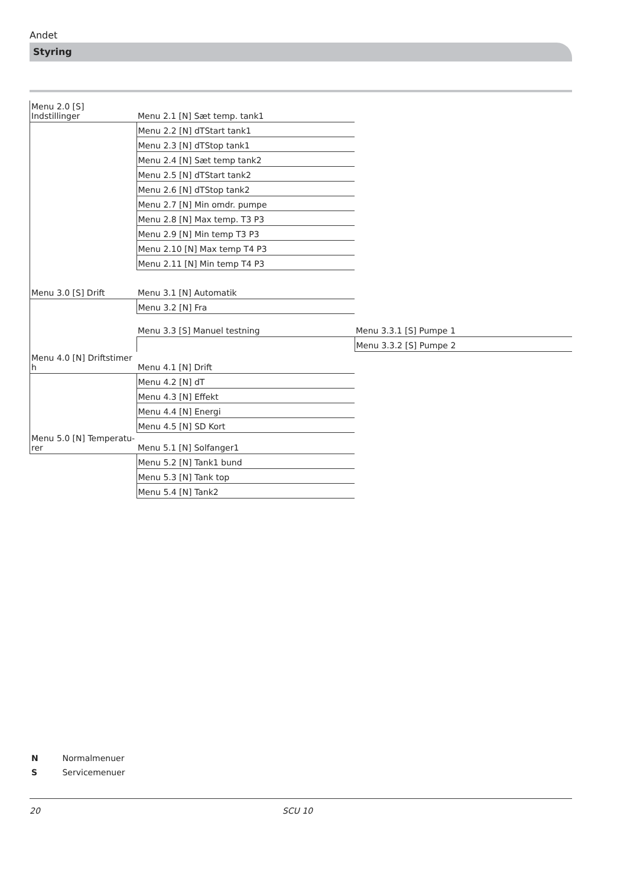Andet
Styring
| Menu 2.0 [S] Indstillinger | Menu 2.1 [N] Sæt temp. tank1 | |
| | Menu 2.2 [N] dTStart tank1 | |
| | Menu 2.3 [N] dTStop tank1 | |
| | Menu 2.4 [N] Sæt temp tank2 | |
| | Menu 2.5 [N] dTStart tank2 | |
| | Menu 2.6 [N] dTStop tank2 | |
| | Menu 2.7 [N] Min omdr. pumpe | |
| | Menu 2.8 [N] Max temp. T3 P3 | |
| | Menu 2.9 [N] Min temp T3 P3 | |
| | Menu 2.10 [N] Max temp T4 P3 | |
| | Menu 2.11 [N] Min temp T4 P3 | |
| Menu 3.0 [S] Drift | Menu 3.1 [N] Automatik | |
| | Menu 3.2 [N] Fra | |
| | Menu 3.3 [S] Manuel testning | Menu 3.3.1 [S] Pumpe 1 |
| | | Menu 3.3.2 [S] Pumpe 2 |
| Menu 4.0 [N] Driftstimer h | Menu 4.1 [N] Drift | |
| | Menu 4.2 [N] dT | |
| | Menu 4.3 [N] Effekt | |
| | Menu 4.4 [N] Energi | |
| | Menu 4.5 [N] SD Kort | |
| Menu 5.0 [N] Temperatu- rer | Menu 5.1 [N] Solfanger1 | |
| | Menu 5.2 [N] Tank1 bund | |
| | Menu 5.3 [N] Tank top | |
| | Menu 5.4 [N] Tank2 | |
N Normalmenuer
S Servicemenuer
20 SCU 10